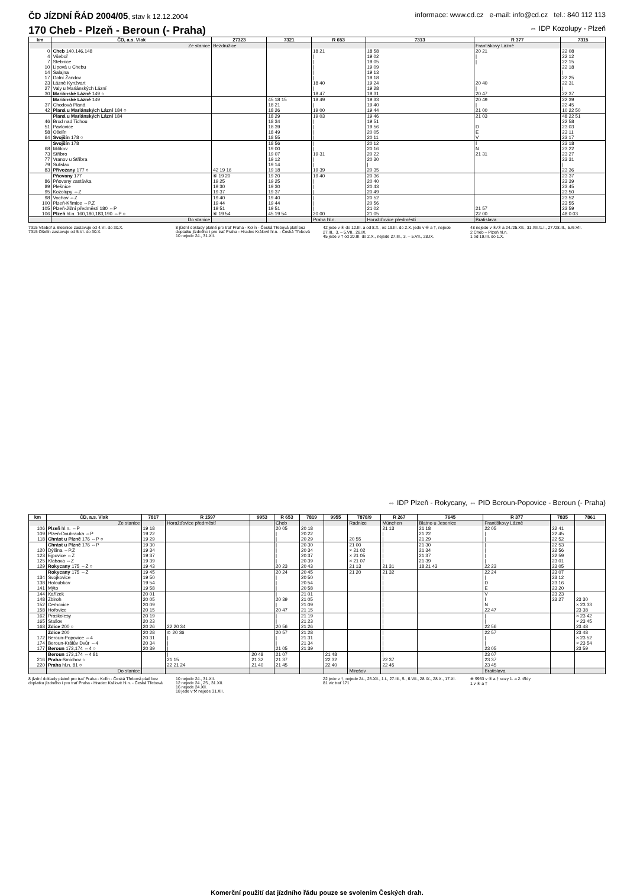ČD JÍZDNÍ ŘÁD 2004/05, stav k 12.12.2004 informace: www.cd.cz e-mail: info@cd.cz tel.: 840 112 113
170 Cheb - Plzeň - Beroun (- Praha) ⇔ IDP Kozolupy - Plzeň
| km | ČD, a.s. Vlak | 27323 | 7321 | R 653 | 7313 | R 377 | 7315 |
| --- | --- | --- | --- | --- | --- | --- | --- |
| | Ze stanice | Bezdružice | | | | Františkovy Lázně | |
| 0 | Cheb 140,146,148 | | | 18 21 | 18 58 | 20 21 | 22 08 |
| 4 | Všeboř | | | / | 19 02 | / | 22 12 |
| 7 | Stebnice | | | / | 19 05 | / | 22 15 |
| 10 | Lipová u Chebu | | | / | 19 09 | | 22 18 |
| 14 | Salajna | | | / | 19 13 | | / |
| 17 | Dolní Žandov | | | / | 19 18 | | 22 25 |
| 23 | Lázně Kynžvart | | | 18 40 | 19 24 | 20 40 | 22 31 |
| 27 | Valy u Mariánských Lázní | | | / | 19 28 | / | / |
| 30 | Mariánské Lázně 149 ○ | | | 18 47 | 19 31 | 20 47 | 22 37 |
| | Mariánské Lázně 149 | | 45 18 15 | 18 49 | 19 33 | 20 49 | 22 39 |
| 37 | Chodová Planá | | 18 21 | / | 19 40 | / | 22 45 |
| 42 | Planá u Mariánských Lázní 184 ○ | | 18 26 | 19 00 | 19 44 | 21 00 | 10 22 50 |
| | Planá u Mariánských Lázní 184 | | 18 29 | 19 03 | 19 46 | 21 03 | 48 22 51 |
| 46 | Brod nad Tichou | | 18 34 | / | 19 51 | | 22 58 |
| 51 | Pavlovice | | 18 39 | / | 19 56 | D | 23 03 |
| 58 | Ošelín | | 18 49 | / | 20 05 | E | 23 11 |
| 64 | Svojšín 178 ○ | | 18 55 | / | 20 11 | V | 23 17 |
| | Svojšín 178 | | 18 56 | / | 20 12 | Í | 23 18 |
| 68 | Milíkov | | 19 00 | / | 20 16 | N | 23 22 |
| 73 | Stříbro | | 19 07 | 19 31 | 20 22 | 21 31 | 23 27 |
| 77 | Vranov u Stříbra | | 19 12 | / | 20 30 | | 23 31 |
| 79 | Sulislav | | 19 14 | / | / | | / |
| 83 | Přívozany 177 ○ | 42 19 16 | 19 18 | 19 39 | 20 35 | | 23 36 |
| | Pňovany 177 | ⑥ 19 20 | 19 20 | 19 40 | 20 36 | | 23 37 |
| 86 | Pňovany zastávka | 19 25 | 19 25 | / | 20 40 | | 23 39 |
| 89 | Plešnice | 19 30 | 19 30 | / | 20 43 | | 23 45 |
| 95 | Kozolupy ⇔Z | 19 37 | 19 37 | / | 20 49 | | 23 50 |
| 98 | Vochov ⇔Z | 19 40 | 19 40 | / | 20 52 | | 23 52 |
| 100 | Plzeň-Křimice ⇔P,Z | 19 44 | 19 44 | / | 20 56 | | 23 55 |
| 105 | Plzeň-Jižní předměstí 180 ⇔P | 19 51 | 19 51 | / | 21 02 | 21 57 | 23 59 |
| 106 | Plzeň hl.n. 160,180,183,190 ⇔P ○ | ⑥ 19 54 | 45 19 54 | 20 00 | 21 05 | 22 00 | 48 0 03 |
| | Do stanice | | | Praha hl.n. | Horažďovice předměstí | Bratislava | |
7315 Všeboř a Stebnice zastavuje od 4.VI. do 30.X.
7315 Ošelín zastavuje od 5.VI. do 30.X.
8 jízdní doklady platné pro trať Praha - Kolín - Česká Třebová platí bez doplatku jízdného i pro trať Praha - Hradec Králové hl.n. - Česká Třebová
10 nejede 24., 31.XII.
42 jede v ⑥ do 12.III. a od 8.X., od 19.III. do 2.X. jede v ⑥ a †, nejede 27.III., 3. – 5.VII., 28.IX.
45 jede v † od 20.III. do 2.X., nejede 27.III., 3. – 5.VII., 28.IX.
48 nejede v ⑥/⑦ a 24./25.XII., 31.XII./1.I., 27./28.III., 5./6.VII.
2 Cheb – Plzeň hl.n.
1 od 19.III. do 1.X.
⇔ IDP Plzeň - Rokycany, ⇔ PID Beroun-Popovice - Beroun (- Praha)
| km | ČD, a.s. Vlak | 7817 | R 1597 | 9953 | R 653 | 7819 | 9955 | 7878/9 | R 267 | 7645 | R 377 | 7835 | 7861 |
| --- | --- | --- | --- | --- | --- | --- | --- | --- | --- | --- | --- | --- | --- |
| | Ze stanice | | Horažďovice předměstí | | Cheb | | | Radnice | München | Blatno u Jesenice | Františkovy Lázně | | |
| 106 | Plzeň hl.n. ⇔P | 19 18 | | | 20 05 | 20 18 | | | 21 13 | 21 18 | 22 05 | 22 41 | |
| 109 | Plzeň-Doubravka ⇔P | 19 22 | | | / | 20 22 | | | / | 21 22 | / | 22 45 | |
| 118 | Chrást u Plzně 176 ⇔P ○ | 19 29 | | | / | 20 29 | | 20 55 | / | 21 29 | / | 22 52 | |
| | Chrást u Plzně 176 ⇔P | 19 30 | | | / | 20 30 | | 21 00 | / | 21 30 | / | 22 53 | |
| 120 | Dýšina ⇔P,Z | 19 34 | | | / | 20 34 | | × 21 02 | / | 21 34 | / | 22 56 | |
| 123 | Ejpovice ⇔Z | 19 37 | | | / | 20 37 | | × 21 05 | / | 21 37 | / | 22 59 | |
| 125 | Klabava ⇔Z | 19 39 | | | / | 20 39 | | × 21 07 | / | 21 39 | / | 23 01 | |
| 129 | Rokycany 175 ⇔Z ○ | 19 43 | | | 20 23 | 20 43 | | 21 13 | 21 31 | 18 21 43 | 22 23 | 23 05 | |
| | Rokycany 175 ⇔Z | 19 45 | | | 20 24 | 20 45 | | 21 20 | 21 32 | | 22 24 | 23 07 | |
| 134 | Svojkovice | 19 50 | | | / | 20 50 | | | / | | / | 23 12 | |
| 138 | Holoubkov | 19 54 | | | / | 20 54 | | | / | | D | 23 16 | |
| 141 | Mýto | 19 58 | | | / | 20 58 | | | / | | E | 23 20 | |
| 144 | Kařízek | 20 01 | | | / | 21 01 | | | / | | V | 23 23 | |
| 148 | Zbiroh | 20 05 | | | 20 39 | 21 05 | | | / | | Í | 23 27 | 23 30 |
| 152 | Cerhovice | 20 09 | | | / | 21 09 | | | / | | N | | × 23 33 |
| 158 | Hořovice | 20 15 | | | 20 47 | 21 15 | | | / | | 22 47 | | 23 38 |
| 162 | Praskolesy | 20 19 | | | / | 21 19 | | | / | | / | | × 23 42 |
| 165 | Stašov | 20 23 | | | / | 21 23 | | | / | | / | | × 23 45 |
| 168 | Zdice 200 ○ | 20 26 | 22 20 34 | | 20 56 | 21 26 | | | / | | 22 56 | | 23 48 |
| | Zdice 200 | 20 28 | ⊙ 20 36 | | 20 57 | 21 28 | | | / | | 22 57 | | 23 48 |
| 172 | Beroun-Popovice ⇔4 | 20 31 | / | | / | 21 31 | | | / | | / | | × 23 52 |
| 174 | Beroun-Králův Dvůr ⇔4 | 20 34 | / | | / | 21 34 | | | / | | / | | × 23 54 |
| 177 | Beroun 173,174 ⇔4 ○ | 20 39 | / | | 21 05 | 21 39 | | | / | | 23 05 | | 23 59 |
| | Beroun 173,174 ⇔4 81 | | / | 20 48 | 21 07 | | 21 48 | | / | | 23 07 | | |
| 216 | Praha -Smíchov ○ | | 21 15 | 21 32 | 21 37 | | 22 32 | | 22 37 | | 23 37 | | |
| 220 | Praha hl.n. 81 ○ | | 22 21 24 | 21 40 | 21 45 | | 22 40 | | 22 45 | | 23 45 | | |
| | Do stanice | | | | | | | Mirošov | | | Bratislava | | |
8 jízdní doklady platné pro trať Praha - Kolín - Česká Třebová platí bez doplatku jízdného i pro trať Praha - Hradec Králové hl.n. - Česká Třebová
10 nejede 24., 31.XII.
12 nejede 24., 25., 31.XII.
16 nejede 24.XII.
18 jede v ⚒ nejede 31.XII.
22 jede v †, nejede 24., 25.XII., 1.I., 27.III., 5., 6.VII., 28.IX., 28.X., 17.XI.
81 viz trať 171
⊕ 9953 v ⑥ a † vozy 1. a 2. třídy
1 v ⑥ a †
Komerční použití dat jízdního řádu pouze se svolením Českých drah.